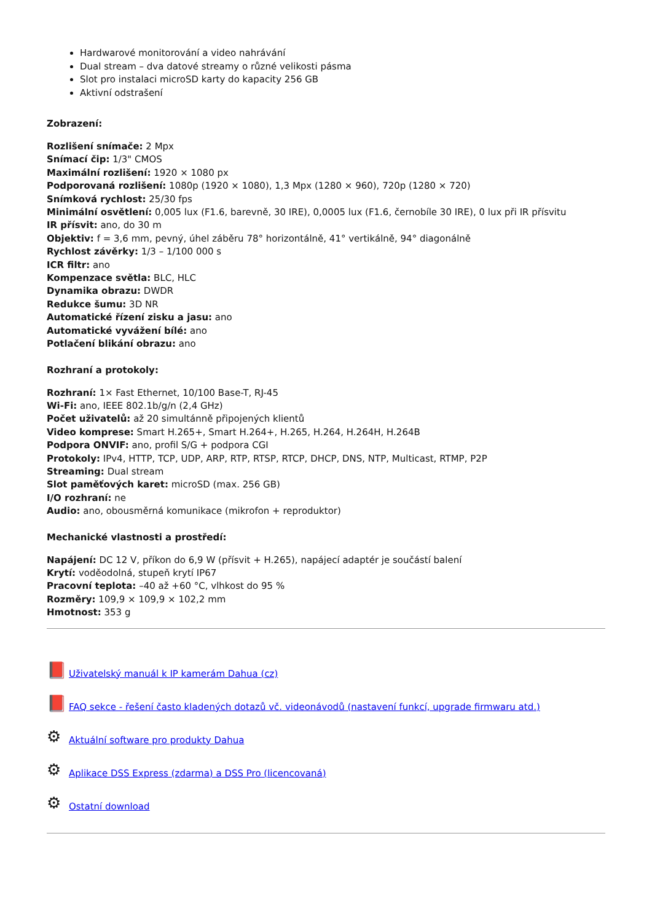Hardwarové monitorování a video nahrávání
Dual stream – dva datové streamy o různé velikosti pásma
Slot pro instalaci microSD karty do kapacity 256 GB
Aktivní odstrašení
Zobrazení:
Rozlišení snímače: 2 Mpx
Snímací čip: 1/3" CMOS
Maximální rozlišení: 1920 × 1080 px
Podporovaná rozlišení: 1080p (1920 × 1080), 1,3 Mpx (1280 × 960), 720p (1280 × 720)
Snímková rychlost: 25/30 fps
Minimální osvětlení: 0,005 lux (F1.6, barevně, 30 IRE), 0,0005 lux (F1.6, černobíle 30 IRE), 0 lux při IR přísvitu
IR přísvit: ano, do 30 m
Objektiv: f = 3,6 mm, pevný, úhel záběru 78° horizontálně, 41° vertikálně, 94° diagonálně
Rychlost závěrky: 1/3 – 1/100 000 s
ICR filtr: ano
Kompenzace světla: BLC, HLC
Dynamika obrazu: DWDR
Redukce šumu: 3D NR
Automatické řízení zisku a jasu: ano
Automatické vyvážení bílé: ano
Potlačení blikání obrazu: ano
Rozhraní a protokoly:
Rozhraní: 1× Fast Ethernet, 10/100 Base-T, RJ-45
Wi-Fi: ano, IEEE 802.1b/g/n (2,4 GHz)
Počet uživatelů: až 20 simultánně připojených klientů
Video komprese: Smart H.265+, Smart H.264+, H.265, H.264, H.264H, H.264B
Podpora ONVIF: ano, profil S/G + podpora CGI
Protokoly: IPv4, HTTP, TCP, UDP, ARP, RTP, RTSP, RTCP, DHCP, DNS, NTP, Multicast, RTMP, P2P
Streaming: Dual stream
Slot paměťových karet: microSD (max. 256 GB)
I/O rozhraní: ne
Audio: ano, obousměrná komunikace (mikrofon + reproduktor)
Mechanické vlastnosti a prostředí:
Napájení: DC 12 V, příkon do 6,9 W (přísvit + H.265), napájecí adaptér je součástí balení
Krytí: voděodolná, stupeň krytí IP67
Pracovní teplota: –40 až +60 °C, vlhkost do 95 %
Rozměry: 109,9 × 109,9 × 102,2 mm
Hmotnost: 353 g
📕 Uživatelský manuál k IP kamerám Dahua (cz)
📕 FAQ sekce - řešení často kladených dotazů vč. videonávodů (nastavení funkcí, upgrade firmwaru atd.)
⚙ Aktuální software pro produkty Dahua
⚙ Aplikace DSS Express (zdarma) a DSS Pro (licencovaná)
⚙ Ostatní download